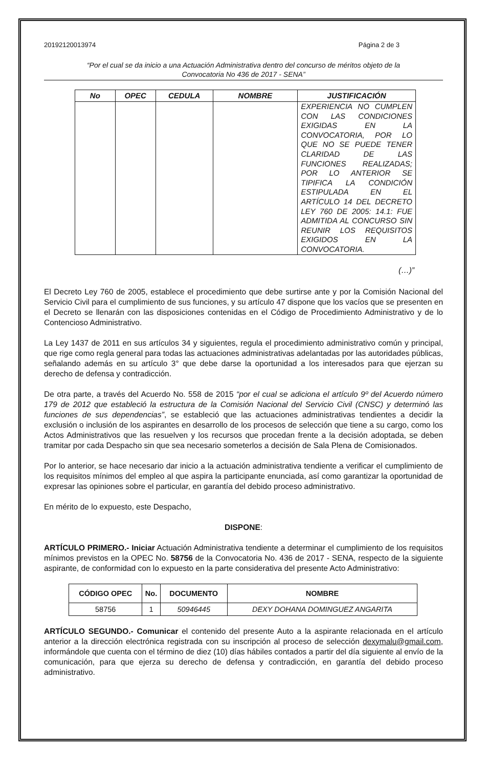20192120013974 Página 2 de 3
“Por el cual se da inicio a una Actuación Administrativa dentro del concurso de méritos objeto de la
Convocatoria No 436 de 2017 - SENA”
| No | OPEC | CEDULA | NOMBRE | JUSTIFICACIÓN |
| --- | --- | --- | --- | --- |
| | | | | EXPERIENCIA NO CUMPLEN CON LAS CONDICIONES EXIGIDAS EN LA CONVOCATORIA, POR LO QUE NO SE PUEDE TENER CLARIDAD DE LAS FUNCIONES REALIZADAS; POR LO ANTERIOR SE TIPIFICA LA CONDICIÓN ESTIPULADA EN EL ARTÍCULO 14 DEL DECRETO LEY 760 DE 2005: 14.1: FUE ADMITIDA AL CONCURSO SIN REUNIR LOS REQUISITOS EXIGIDOS EN LA CONVOCATORIA. |
(…)”
El Decreto Ley 760 de 2005, establece el procedimiento que debe surtirse ante y por la Comisión Nacional del Servicio Civil para el cumplimiento de sus funciones, y su artículo 47 dispone que los vacíos que se presenten en el Decreto se llenarán con las disposiciones contenidas en el Código de Procedimiento Administrativo y de lo Contencioso Administrativo.
La Ley 1437 de 2011 en sus artículos 34 y siguientes, regula el procedimiento administrativo común y principal, que rige como regla general para todas las actuaciones administrativas adelantadas por las autoridades públicas, señalando además en su artículo 3° que debe darse la oportunidad a los interesados para que ejerzan su derecho de defensa y contradicción.
De otra parte, a través del Acuerdo No. 558 de 2015 “por el cual se adiciona el artículo 9º del Acuerdo número 179 de 2012 que estableció la estructura de la Comisión Nacional del Servicio Civil (CNSC) y determinó las funciones de sus dependencias”, se estableció que las actuaciones administrativas tendientes a decidir la exclusión o inclusión de los aspirantes en desarrollo de los procesos de selección que tiene a su cargo, como los Actos Administrativos que las resuelven y los recursos que procedan frente a la decisión adoptada, se deben tramitar por cada Despacho sin que sea necesario someterlos a decisión de Sala Plena de Comisionados.
Por lo anterior, se hace necesario dar inicio a la actuación administrativa tendiente a verificar el cumplimiento de los requisitos mínimos del empleo al que aspira la participante enunciada, así como garantizar la oportunidad de expresar las opiniones sobre el particular, en garantía del debido proceso administrativo.
En mérito de lo expuesto, este Despacho,
DISPONE:
ARTÍCULO PRIMERO.- Iniciar Actuación Administrativa tendiente a determinar el cumplimiento de los requisitos mínimos previstos en la OPEC No. 58756 de la Convocatoria No. 436 de 2017 - SENA, respecto de la siguiente aspirante, de conformidad con lo expuesto en la parte considerativa del presente Acto Administrativo:
| CÓDIGO OPEC | No. | DOCUMENTO | NOMBRE |
| --- | --- | --- | --- |
| 58756 | 1 | 50946445 | DEXY DOHANA DOMINGUEZ ANGARITA |
ARTÍCULO SEGUNDO.- Comunicar el contenido del presente Auto a la aspirante relacionada en el artículo anterior a la dirección electrónica registrada con su inscripción al proceso de selección dexymalu@gmail.com, informándole que cuenta con el término de diez (10) días hábiles contados a partir del día siguiente al envío de la comunicación, para que ejerza su derecho de defensa y contradicción, en garantía del debido proceso administrativo.